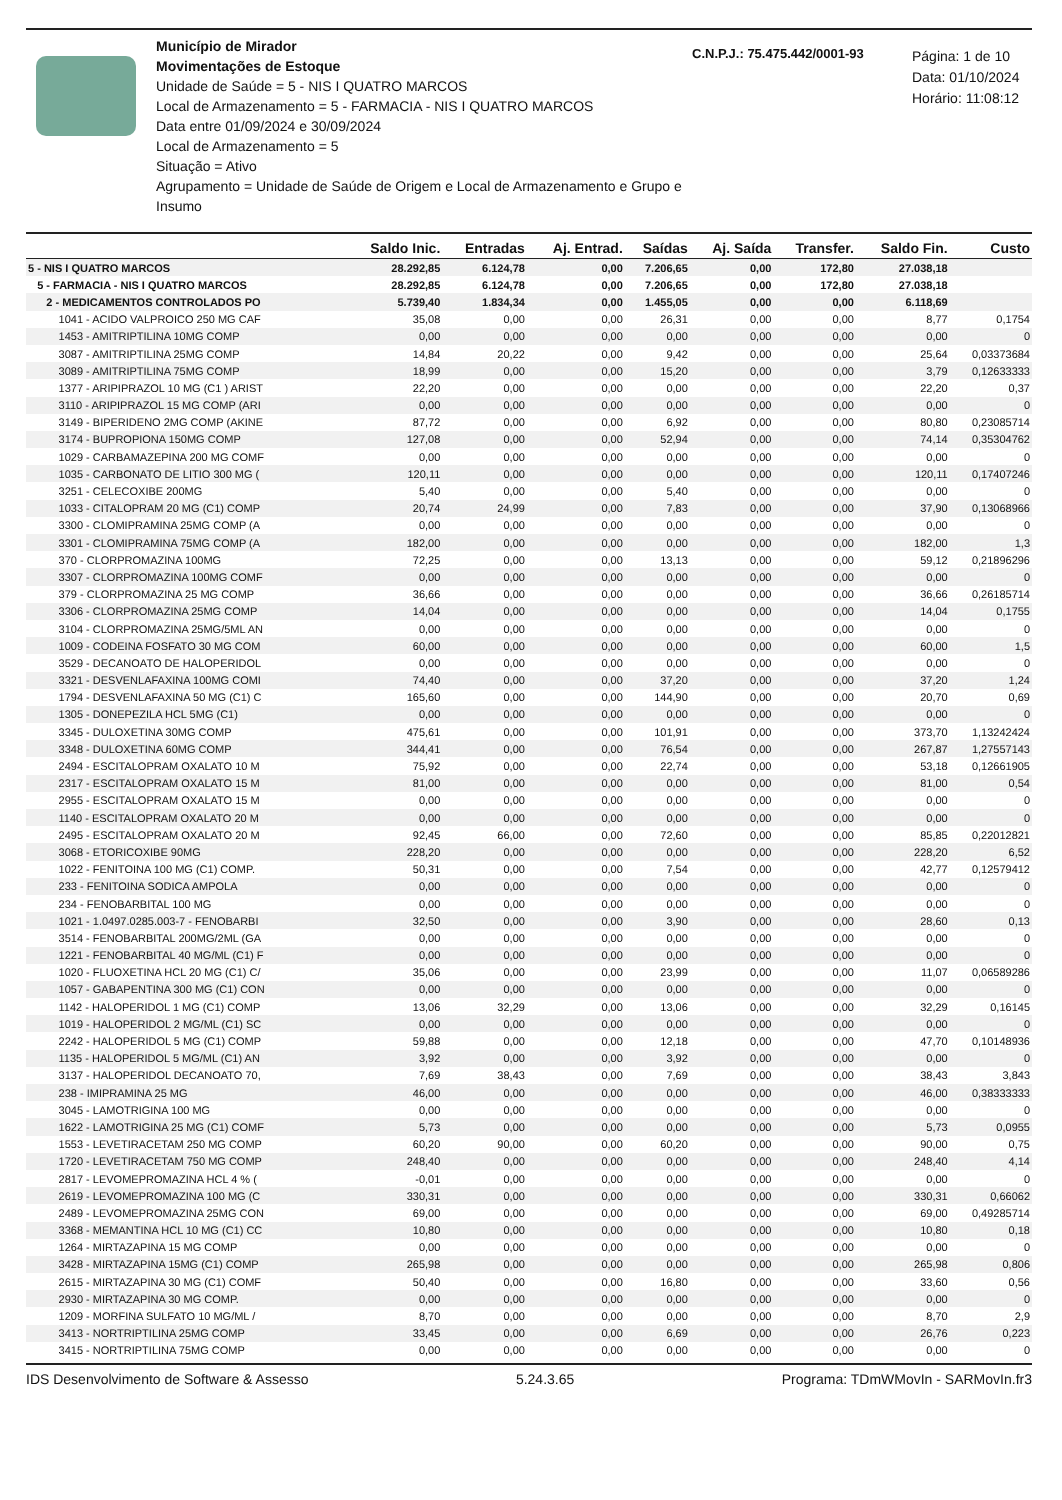Município de Mirador
Movimentações de Estoque
Unidade de Saúde = 5 - NIS I QUATRO MARCOS
Local de Armazenamento = 5 - FARMACIA - NIS I QUATRO MARCOS
Data entre 01/09/2024 e 30/09/2024
Local de Armazenamento = 5
Situação = Ativo
Agrupamento = Unidade de Saúde de Origem e Local de Armazenamento e Grupo e Insumo
C.N.P.J.: 75.475.442/0001-93
Página: 1 de 10
Data: 01/10/2024
Horário: 11:08:12
| | Saldo Inic. | Entradas | Aj. Entrad. | Saídas | Aj. Saída | Transfer. | Saldo Fin. | Custo |
| --- | --- | --- | --- | --- | --- | --- | --- | --- |
| 5 - NIS I QUATRO MARCOS | 28.292,85 | 6.124,78 | 0,00 | 7.206,65 | 0,00 | 172,80 | 27.038,18 | |
| 5 - FARMACIA - NIS I QUATRO MARCOS | 28.292,85 | 6.124,78 | 0,00 | 7.206,65 | 0,00 | 172,80 | 27.038,18 | |
| 2 - MEDICAMENTOS CONTROLADOS PO | 5.739,40 | 1.834,34 | 0,00 | 1.455,05 | 0,00 | 0,00 | 6.118,69 | |
| 1041 - ACIDO VALPROICO 250 MG CAF | 35,08 | 0,00 | 0,00 | 26,31 | 0,00 | 0,00 | 8,77 | 0,1754 |
| 1453 - AMITRIPTILINA 10MG COMP | 0,00 | 0,00 | 0,00 | 0,00 | 0,00 | 0,00 | 0,00 | 0 |
| 3087 - AMITRIPTILINA 25MG COMP | 14,84 | 20,22 | 0,00 | 9,42 | 0,00 | 0,00 | 25,64 | 0,03373684 |
| 3089 - AMITRIPTILINA 75MG COMP | 18,99 | 0,00 | 0,00 | 15,20 | 0,00 | 0,00 | 3,79 | 0,12633333 |
| 1377 - ARIPIPRAZOL 10 MG (C1 ) ARIST | 22,20 | 0,00 | 0,00 | 0,00 | 0,00 | 0,00 | 22,20 | 0,37 |
| 3110 - ARIPIPRAZOL 15 MG COMP (ARI | 0,00 | 0,00 | 0,00 | 0,00 | 0,00 | 0,00 | 0,00 | 0 |
| 3149 - BIPERIDENO 2MG COMP (AKINE | 87,72 | 0,00 | 0,00 | 6,92 | 0,00 | 0,00 | 80,80 | 0,23085714 |
| 3174 - BUPROPIONA 150MG COMP | 127,08 | 0,00 | 0,00 | 52,94 | 0,00 | 0,00 | 74,14 | 0,35304762 |
| 1029 - CARBAMAZEPINA 200 MG COMF | 0,00 | 0,00 | 0,00 | 0,00 | 0,00 | 0,00 | 0,00 | 0 |
| 1035 - CARBONATO DE LITIO 300 MG ( | 120,11 | 0,00 | 0,00 | 0,00 | 0,00 | 0,00 | 120,11 | 0,17407246 |
| 3251 - CELECOXIBE 200MG | 5,40 | 0,00 | 0,00 | 5,40 | 0,00 | 0,00 | 0,00 | 0 |
| 1033 - CITALOPRAM 20 MG (C1) COMP | 20,74 | 24,99 | 0,00 | 7,83 | 0,00 | 0,00 | 37,90 | 0,13068966 |
| 3300 - CLOMIPRAMINA 25MG COMP (A | 0,00 | 0,00 | 0,00 | 0,00 | 0,00 | 0,00 | 0,00 | 0 |
| 3301 - CLOMIPRAMINA 75MG COMP (A | 182,00 | 0,00 | 0,00 | 0,00 | 0,00 | 0,00 | 182,00 | 1,3 |
| 370 - CLORPROMAZINA 100MG | 72,25 | 0,00 | 0,00 | 13,13 | 0,00 | 0,00 | 59,12 | 0,21896296 |
| 3307 - CLORPROMAZINA 100MG COMF | 0,00 | 0,00 | 0,00 | 0,00 | 0,00 | 0,00 | 0,00 | 0 |
| 379 - CLORPROMAZINA 25 MG COMP | 36,66 | 0,00 | 0,00 | 0,00 | 0,00 | 0,00 | 36,66 | 0,26185714 |
| 3306 - CLORPROMAZINA 25MG COMP | 14,04 | 0,00 | 0,00 | 0,00 | 0,00 | 0,00 | 14,04 | 0,1755 |
| 3104 - CLORPROMAZINA 25MG/5ML AN | 0,00 | 0,00 | 0,00 | 0,00 | 0,00 | 0,00 | 0,00 | 0 |
| 1009 - CODEINA FOSFATO 30 MG COM | 60,00 | 0,00 | 0,00 | 0,00 | 0,00 | 0,00 | 60,00 | 1,5 |
| 3529 - DECANOATO DE HALOPERIDOL | 0,00 | 0,00 | 0,00 | 0,00 | 0,00 | 0,00 | 0,00 | 0 |
| 3321 - DESVENLAFAXINA 100MG COMI | 74,40 | 0,00 | 0,00 | 37,20 | 0,00 | 0,00 | 37,20 | 1,24 |
| 1794 - DESVENLAFAXINA 50 MG (C1) C | 165,60 | 0,00 | 0,00 | 144,90 | 0,00 | 0,00 | 20,70 | 0,69 |
| 1305 - DONEPEZILA HCL 5MG (C1) | 0,00 | 0,00 | 0,00 | 0,00 | 0,00 | 0,00 | 0,00 | 0 |
| 3345 - DULOXETINA 30MG COMP | 475,61 | 0,00 | 0,00 | 101,91 | 0,00 | 0,00 | 373,70 | 1,13242424 |
| 3348 - DULOXETINA 60MG COMP | 344,41 | 0,00 | 0,00 | 76,54 | 0,00 | 0,00 | 267,87 | 1,27557143 |
| 2494 - ESCITALOPRAM OXALATO 10 M | 75,92 | 0,00 | 0,00 | 22,74 | 0,00 | 0,00 | 53,18 | 0,12661905 |
| 2317 - ESCITALOPRAM OXALATO 15 M | 81,00 | 0,00 | 0,00 | 0,00 | 0,00 | 0,00 | 81,00 | 0,54 |
| 2955 - ESCITALOPRAM OXALATO 15 M | 0,00 | 0,00 | 0,00 | 0,00 | 0,00 | 0,00 | 0,00 | 0 |
| 1140 - ESCITALOPRAM OXALATO 20 M | 0,00 | 0,00 | 0,00 | 0,00 | 0,00 | 0,00 | 0,00 | 0 |
| 2495 - ESCITALOPRAM OXALATO 20 M | 92,45 | 66,00 | 0,00 | 72,60 | 0,00 | 0,00 | 85,85 | 0,22012821 |
| 3068 - ETORICOXIBE 90MG | 228,20 | 0,00 | 0,00 | 0,00 | 0,00 | 0,00 | 228,20 | 6,52 |
| 1022 - FENITOINA 100 MG (C1) COMP. | 50,31 | 0,00 | 0,00 | 7,54 | 0,00 | 0,00 | 42,77 | 0,12579412 |
| 233 - FENITOINA SODICA AMPOLA | 0,00 | 0,00 | 0,00 | 0,00 | 0,00 | 0,00 | 0,00 | 0 |
| 234 - FENOBARBITAL 100 MG | 0,00 | 0,00 | 0,00 | 0,00 | 0,00 | 0,00 | 0,00 | 0 |
| 1021 - 1.0497.0285.003-7 - FENOBARBI | 32,50 | 0,00 | 0,00 | 3,90 | 0,00 | 0,00 | 28,60 | 0,13 |
| 3514 - FENOBARBITAL 200MG/2ML (GA | 0,00 | 0,00 | 0,00 | 0,00 | 0,00 | 0,00 | 0,00 | 0 |
| 1221 - FENOBARBITAL 40 MG/ML (C1) F | 0,00 | 0,00 | 0,00 | 0,00 | 0,00 | 0,00 | 0,00 | 0 |
| 1020 - FLUOXETINA HCL 20 MG (C1) C/ | 35,06 | 0,00 | 0,00 | 23,99 | 0,00 | 0,00 | 11,07 | 0,06589286 |
| 1057 - GABAPENTINA 300 MG (C1) CON | 0,00 | 0,00 | 0,00 | 0,00 | 0,00 | 0,00 | 0,00 | 0 |
| 1142 - HALOPERIDOL 1 MG (C1) COMP | 13,06 | 32,29 | 0,00 | 13,06 | 0,00 | 0,00 | 32,29 | 0,16145 |
| 1019 - HALOPERIDOL 2 MG/ML (C1) SC | 0,00 | 0,00 | 0,00 | 0,00 | 0,00 | 0,00 | 0,00 | 0 |
| 2242 - HALOPERIDOL 5 MG (C1) COMP | 59,88 | 0,00 | 0,00 | 12,18 | 0,00 | 0,00 | 47,70 | 0,10148936 |
| 1135 - HALOPERIDOL 5 MG/ML (C1) AN | 3,92 | 0,00 | 0,00 | 3,92 | 0,00 | 0,00 | 0,00 | 0 |
| 3137 - HALOPERIDOL DECANOATO 70, | 7,69 | 38,43 | 0,00 | 7,69 | 0,00 | 0,00 | 38,43 | 3,843 |
| 238 - IMIPRAMINA 25 MG | 46,00 | 0,00 | 0,00 | 0,00 | 0,00 | 0,00 | 46,00 | 0,38333333 |
| 3045 - LAMOTRIGINA 100 MG | 0,00 | 0,00 | 0,00 | 0,00 | 0,00 | 0,00 | 0,00 | 0 |
| 1622 - LAMOTRIGINA 25 MG (C1) COMF | 5,73 | 0,00 | 0,00 | 0,00 | 0,00 | 0,00 | 5,73 | 0,0955 |
| 1553 - LEVETIRACETAM 250 MG COMP | 60,20 | 90,00 | 0,00 | 60,20 | 0,00 | 0,00 | 90,00 | 0,75 |
| 1720 - LEVETIRACETAM 750 MG COMP | 248,40 | 0,00 | 0,00 | 0,00 | 0,00 | 0,00 | 248,40 | 4,14 |
| 2817 - LEVOMEPROMAZINA HCL 4 % ( | -0,01 | 0,00 | 0,00 | 0,00 | 0,00 | 0,00 | 0,00 | 0 |
| 2619 - LEVOMEPROMAZINA 100 MG (C | 330,31 | 0,00 | 0,00 | 0,00 | 0,00 | 0,00 | 330,31 | 0,66062 |
| 2489 - LEVOMEPROMAZINA 25MG CON | 69,00 | 0,00 | 0,00 | 0,00 | 0,00 | 0,00 | 69,00 | 0,49285714 |
| 3368 - MEMANTINA HCL 10 MG (C1) CC | 10,80 | 0,00 | 0,00 | 0,00 | 0,00 | 0,00 | 10,80 | 0,18 |
| 1264 - MIRTAZAPINA 15 MG COMP | 0,00 | 0,00 | 0,00 | 0,00 | 0,00 | 0,00 | 0,00 | 0 |
| 3428 - MIRTAZAPINA 15MG (C1) COMP | 265,98 | 0,00 | 0,00 | 0,00 | 0,00 | 0,00 | 265,98 | 0,806 |
| 2615 - MIRTAZAPINA 30 MG (C1) COMF | 50,40 | 0,00 | 0,00 | 16,80 | 0,00 | 0,00 | 33,60 | 0,56 |
| 2930 - MIRTAZAPINA 30 MG COMP. | 0,00 | 0,00 | 0,00 | 0,00 | 0,00 | 0,00 | 0,00 | 0 |
| 1209 - MORFINA SULFATO 10 MG/ML / | 8,70 | 0,00 | 0,00 | 0,00 | 0,00 | 0,00 | 8,70 | 2,9 |
| 3413 - NORTRIPTILINA 25MG COMP | 33,45 | 0,00 | 0,00 | 6,69 | 0,00 | 0,00 | 26,76 | 0,223 |
| 3415 - NORTRIPTILINA 75MG COMP | 0,00 | 0,00 | 0,00 | 0,00 | 0,00 | 0,00 | 0,00 | 0 |
IDS Desenvolvimento de Software & Assesso 5.24.3.65 Programa: TDmWMovIn - SARMovIn.fr3